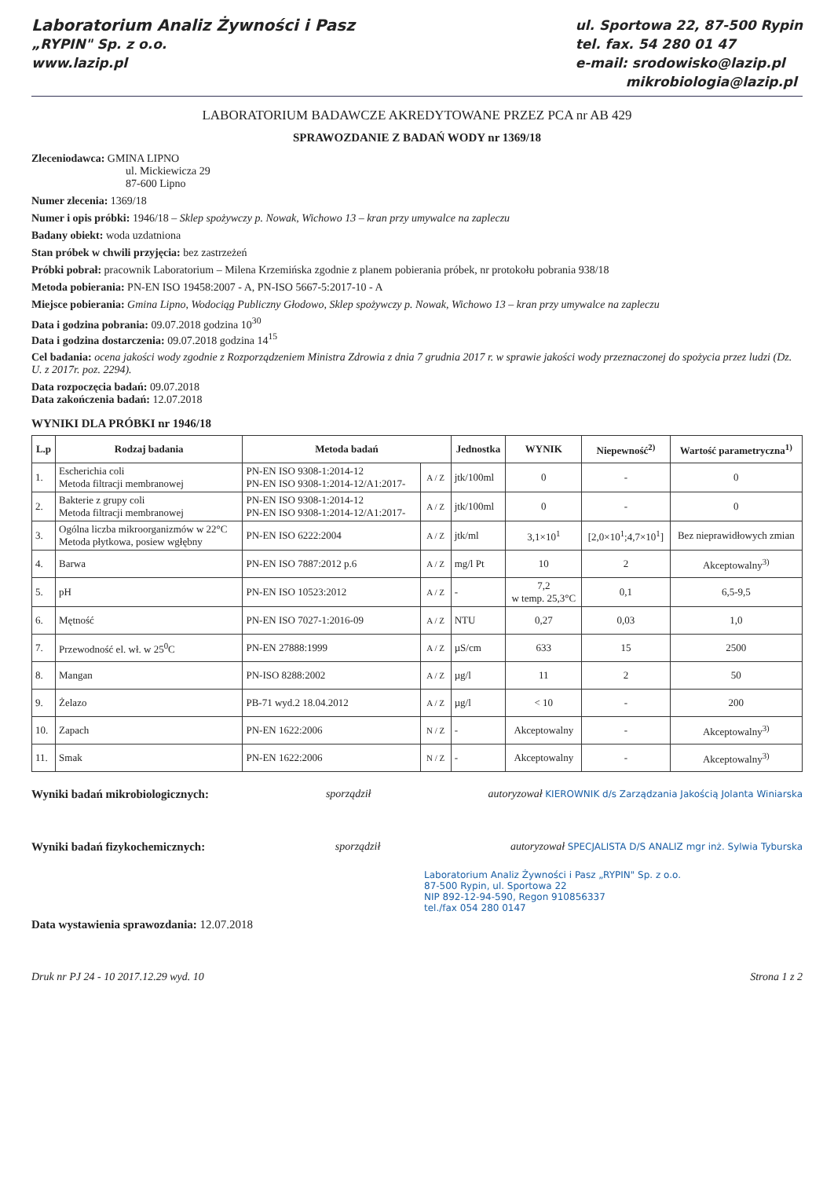Laboratorium Analiz Żywności i Pasz
„RYPIN" Sp. z o.o.
www.lazip.pl
ul. Sportowa 22, 87-500 Rypin
tel. fax. 54 280 01 47
e-mail: srodowisko@lazip.pl
mikrobiologia@lazip.pl
LABORATORIUM BADAWCZE AKREDYTOWANE PRZEZ PCA nr AB 429
SPRAWOZDANIE Z BADAŃ WODY nr 1369/18
Zleceniodawca: GMINA LIPNO
ul. Mickiewicza 29
87-600 Lipno
Numer zlecenia: 1369/18
Numer i opis próbki: 1946/18 – Sklep spożywczy p. Nowak, Wichowo 13 – kran przy umywalce na zapleczu
Badany obiekt: woda uzdatniona
Stan próbek w chwili przyjęcia: bez zastrzeżeń
Próbki pobrał: pracownik Laboratorium – Milena Krzemińska zgodnie z planem pobierania próbek, nr protokołu pobrania 938/18
Metoda pobierania: PN-EN ISO 19458:2007 - A, PN-ISO 5667-5:2017-10 - A
Miejsce pobierania: Gmina Lipno, Wodociąg Publiczny Głodowo, Sklep spożywczy p. Nowak, Wichowo 13 – kran przy umywalce na zapleczu
Data i godzina pobrania: 09.07.2018 godzina 10<sup>30</sup>
Data i godzina dostarczenia: 09.07.2018 godzina 14<sup>15</sup>
Cel badania: ocena jakości wody zgodnie z Rozporządzeniem Ministra Zdrowia z dnia 7 grudnia 2017 r. w sprawie jakości wody przeznaczonej do spożycia przez ludzi (Dz. U. z 2017r. poz. 2294).
Data rozpoczęcia badań: 09.07.2018
Data zakończenia badań: 12.07.2018
WYNIKI DLA PRÓBKI nr 1946/18
| L.p | Rodzaj badania | Metoda badań | | Jednostka | WYNIK | Niepewność<sup>2)</sup> | Wartość parametryczna<sup>1)</sup> |
| --- | --- | --- | --- | --- | --- | --- | --- |
| 1. | Escherichia coli Metoda filtracji membranowej | PN-EN ISO 9308-1:2014-12 PN-EN ISO 9308-1:2014-12/A1:2017- | A / Z | jtk/100ml | 0 | - | 0 |
| 2. | Bakterie z grupy coli Metoda filtracji membranowej | PN-EN ISO 9308-1:2014-12 PN-EN ISO 9308-1:2014-12/A1:2017- | A / Z | jtk/100ml | 0 | - | 0 |
| 3. | Ogólna liczba mikroorganizmów w 22°C Metoda płytkowa, posiew wgłębny | PN-EN ISO 6222:2004 | A / Z | jtk/ml | 3,1×10<sup>1</sup> | [2,0×10<sup>1</sup>;4,7×10<sup>1</sup>] | Bez nieprawidłowych zmian |
| 4. | Barwa | PN-EN ISO 7887:2012 p.6 | A / Z | mg/l Pt | 10 | 2 | Akceptowalny<sup>3)</sup> |
| 5. | pH | PN-EN ISO 10523:2012 | A / Z | - | 7,2 w temp. 25,3°C | 0,1 | 6,5-9,5 |
| 6. | Mętność | PN-EN ISO 7027-1:2016-09 | A / Z | NTU | 0,27 | 0,03 | 1,0 |
| 7. | Przewodność el. wł. w 25<sup>0</sup>C | PN-EN 27888:1999 | A / Z | µS/cm | 633 | 15 | 2500 |
| 8. | Mangan | PN-ISO 8288:2002 | A / Z | µg/l | 11 | 2 | 50 |
| 9. | Żelazo | PB-71 wyd.2 18.04.2012 | A / Z | µg/l | < 10 | - | 200 |
| 10. | Zapach | PN-EN 1622:2006 | N / Z | - | Akceptowalny | - | Akceptowalny<sup>3)</sup> |
| 11. | Smak | PN-EN 1622:2006 | N / Z | - | Akceptowalny | - | Akceptowalny<sup>3)</sup> |
Wyniki badań mikrobiologicznych: sporządził autoryzował KIEROWNIK d/s Zarządzania Jakością Jolanta Winiarska
Wyniki badań fizykochemicznych: sporządził autoryzował SPECJALISTA D/S ANALIZ mgr inż. Sylwia Tyburska
Laboratorium Analiz Żywności i Pasz „RYPIN" Sp. z o.o.
87-500 Rypin, ul. Sportowa 22
NIP 892-12-94-590, Regon 910856337
tel./fax 054 280 0147
Data wystawienia sprawozdania: 12.07.2018
Druk nr PJ 24 - 10 2017.12.29 wyd. 10 Strona 1 z 2